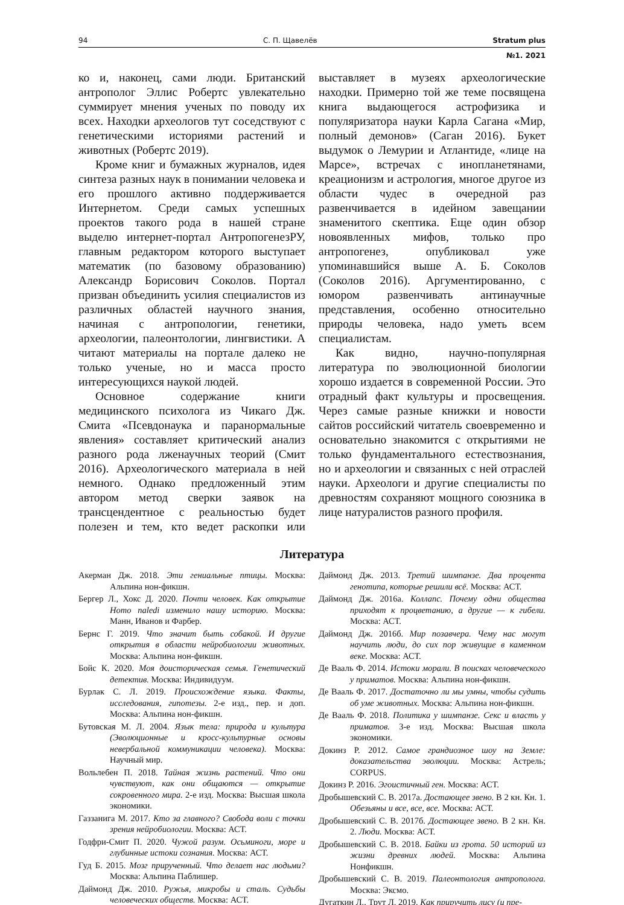94 С. П. Щавелёв Stratum plus
№1. 2021
ко и, наконец, сами люди. Британский антрополог Эллис Робертс увлекательно суммирует мнения ученых по поводу их всех. Находки археологов тут соседствуют с генетическими историями растений и животных (Робертс 2019).
Кроме книг и бумажных журналов, идея синтеза разных наук в понимании человека и его прошлого активно поддерживается Интернетом. Среди самых успешных проектов такого рода в нашей стране выделю интернет-портал АнтропогенезРУ, главным редактором которого выступает математик (по базовому образованию) Александр Борисович Соколов. Портал призван объединить усилия специалистов из различных областей научного знания, начиная с антропологии, генетики, археологии, палеонтологии, лингвистики. А читают материалы на портале далеко не только ученые, но и масса просто интересующихся наукой людей.
Основное содержание книги медицинского психолога из Чикаго Дж. Смита «Псевдонаука и паранормальные явления» составляет критический анализ разного рода лженаучных теорий (Смит 2016). Археологического материала в ней немного. Однако предложенный этим автором метод сверки заявок на трансцендентное с реальностью будет полезен и тем, кто ведет раскопки или выставляет в музеях археологические находки. Примерно той же теме посвящена книга выдающегося астрофизика и популяризатора науки Карла Сагана «Мир, полный демонов» (Саган 2016). Букет выдумок о Лемурии и Атлантиде, «лице на Марсе», встречах с инопланетянами, креационизм и астрология, многое другое из области чудес в очередной раз развенчивается в идейном завещании знаменитого скептика. Еще один обзор новоявленных мифов, только про антропогенез, опубликовал уже упоминавшийся выше А. Б. Соколов (Соколов 2016). Аргументированно, с юмором развенчивать антинаучные представления, особенно относительно природы человека, надо уметь всем специалистам.
Как видно, научно-популярная литература по эволюционной биологии хорошо издается в современной России. Это отрадный факт культуры и просвещения. Через самые разные книжки и новости сайтов российский читатель своевременно и основательно знакомится с открытиями не только фундаментального естествознания, но и археологии и связанных с ней отраслей науки. Археологи и другие специалисты по древностям сохраняют мощного союзника в лице натуралистов разного профиля.
Литература
Акерман Дж. 2018. Эти гениальные птицы. Москва: Альпина нон-фикшн.
Бергер Л., Хокс Д. 2020. Почти человек. Как открытие Homo naledi изменило нашу историю. Москва: Манн, Иванов и Фарбер.
Бернс Г. 2019. Что значит быть собакой. И другие открытия в области нейробиологии животных. Москва: Альпина нон-фикшн.
Бойс К. 2020. Моя доисторическая семья. Генетический детектив. Москва: Индивидуум.
Бурлак С. Л. 2019. Происхождение языка. Факты, исследования, гипотезы. 2-е изд., пер. и доп. Москва: Альпина нон-фикшн.
Бутовская М. Л. 2004. Язык тела: природа и культура (Эволюционные и кросс-культурные основы невербальной коммуникации человека). Москва: Научный мир.
Вольлебен П. 2018. Тайная жизнь растений. Что они чувствуют, как они общаются — открытие сокровенного мира. 2-е изд. Москва: Высшая школа экономики.
Газзанига М. 2017. Кто за главного? Свобода воли с точки зрения нейробиологии. Москва: АСТ.
Годфри-Смит П. 2020. Чужой разум. Осьминоги, море и глубинные истоки сознания. Москва: АСТ.
Гуд Б. 2015. Мозг прирученный. Что делает нас людьми? Москва: Альпина Паблишер.
Даймонд Дж. 2010. Ружья, микробы и сталь. Судьбы человеческих обществ. Москва: АСТ.
Даймонд Дж. 2013. Третий шимпанзе. Два процента генотипа, которые решили всё. Москва: АСТ.
Даймонд Дж. 2016а. Коллапс. Почему одни общества приходят к процветанию, а другие — к гибели. Москва: АСТ.
Даймонд Дж. 2016б. Мир позавчера. Чему нас могут научить люди, до сих пор живущие в каменном веке. Москва: АСТ.
Де Вааль Ф. 2014. Истоки морали. В поисках человеческого у приматов. Москва: Альпина нон-фикшн.
Де Вааль Ф. 2017. Достаточно ли мы умны, чтобы судить об уме животных. Москва: Альпина нон-фикшн.
Де Вааль Ф. 2018. Политика у шимпанзе. Секс и власть у приматов. 3-е изд. Москва: Высшая школа экономики.
Докинз Р. 2012. Самое грандиозное шоу на Земле: доказательства эволюции. Москва: Астрель; CORPUS.
Докинз Р. 2016. Эгоистичный ген. Москва: АСТ.
Дробышевский С. В. 2017а. Достающее звено. В 2 кн. Кн. 1. Обезьяны и все, все, все. Москва: АСТ.
Дробышевский С. В. 2017б. Достающее звено. В 2 кн. Кн. 2. Люди. Москва: АСТ.
Дробышевский С. В. 2018. Байки из грота. 50 историй из жизни древних людей. Москва: Альпина Нонфикшн.
Дробышевский С. В. 2019. Палеонтология антрополога. Москва: Эксмо.
Дугаткин Л., Трут Л. 2019. Как приручить лису (и пре-